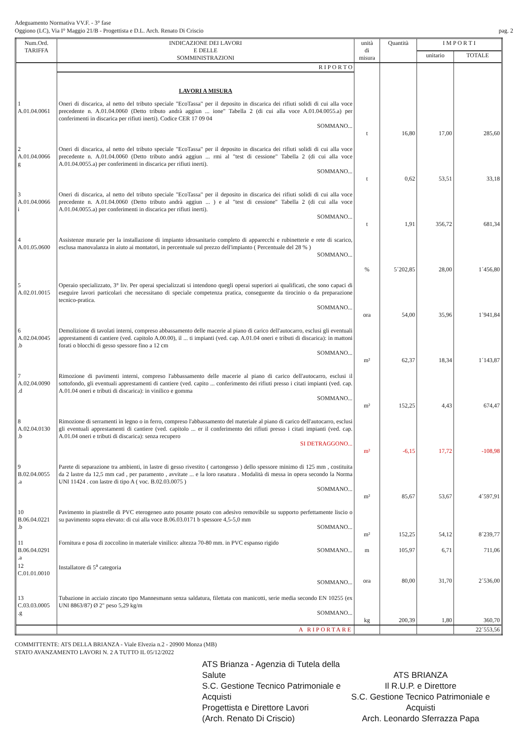Adeguamento Normativa VV.F. - 3° fase
Oggiono (LC), Via I° Maggio 21/B - Progettista e D.L. Arch. Renato Di Criscio
pag. 2
| Num.Ord. TARIFFA | INDICAZIONE DEI LAVORI E DELLE SOMMINISTRAZIONI | unità di misura | Quantità | I M P O R T I | |
| --- | --- | --- | --- | --- | --- |
| | | | | unitario | TOTALE |
| | R I P O R T O | | | | |
| | LAVORI A MISURA | | | | |
| 1 A.01.04.0061 | Oneri di discarica, al netto del tributo speciale "EcoTassa" per il deposito in discarica dei rifiuti solidi di cui alla voce precedente n. A.01.04.0060 (Detto tributo andrà aggiun ... ione" Tabella 2 (di cui alla voce A.01.04.0055.a) per conferimenti in discarica per rifiuti inerti). Codice CER 17 09 04 SOMMANO... | t | 16,80 | 17,00 | 285,60 |
| 2 A.01.04.0066 g | Oneri di discarica, al netto del tributo speciale "EcoTassa" per il deposito in discarica dei rifiuti solidi di cui alla voce precedente n. A.01.04.0060 (Detto tributo andrà aggiun ... rmi al "test di cessione" Tabella 2 (di cui alla voce A.01.04.0055.a) per conferimenti in discarica per rifiuti inerti). SOMMANO... | t | 0,62 | 53,51 | 33,18 |
| 3 A.01.04.0066 i | Oneri di discarica, al netto del tributo speciale "EcoTassa" per il deposito in discarica dei rifiuti solidi di cui alla voce precedente n. A.01.04.0060 (Detto tributo andrà aggiun ... ) e al "test di cessione" Tabella 2 (di cui alla voce A.01.04.0055.a) per conferimenti in discarica per rifiuti inerti). SOMMANO... | t | 1,91 | 356,72 | 681,34 |
| 4 A.01.05.0600 | Assistenze murarie per la installazione di impianto idrosanitario completo di apparecchi e rubinetterie e rete di scarico, esclusa manovalanza in aiuto ai montatori, in percentuale sul prezzo dell'impianto ( Percentuale del 28 % ) SOMMANO... | % | 5´202,85 | 28,00 | 1´456,80 |
| 5 A.02.01.0015 | Operaio specializzato, 3° liv. Per operai specializzati si intendono quegli operai superiori ai qualificati, che sono capaci di eseguire lavori particolari che necessitano di speciale competenza pratica, conseguente da tirocinio o da preparazione tecnico-pratica. SOMMANO... | ora | 54,00 | 35,96 | 1´941,84 |
| 6 A.02.04.0045 .b | Demolizione di tavolati interni, compreso abbassamento delle macerie al piano di carico dell'autocarro, esclusi gli eventuali apprestamenti di cantiere (ved. capitolo A.00.00), il ... ti impianti (ved. cap. A.01.04 oneri e tributi di discarica): in mattoni forati o blocchi di gesso spessore fino a 12 cm SOMMANO... | m² | 62,37 | 18,34 | 1´143,87 |
| 7 A.02.04.0090 .d | Rimozione di pavimenti interni, compreso l'abbassamento delle macerie al piano di carico dell'autocarro, esclusi il sottofondo, gli eventuali apprestamenti di cantiere (ved. capito ... conferimento dei rifiuti presso i citati impianti (ved. cap. A.01.04 oneri e tributi di discarica): in vinilico e gomma SOMMANO... | m² | 152,25 | 4,43 | 674,47 |
| 8 A.02.04.0130 .b | Rimozione di serramenti in legno o in ferro, compreso l'abbassamento del materiale al piano di carico dell'autocarro, esclusi gli eventuali apprestamenti di cantiere (ved. capitolo ... er il conferimento dei rifiuti presso i citati impianti (ved. cap. A.01.04 oneri e tributi di discarica): senza recupero SI DETRAGGONO... | m² | -6,15 | 17,72 | -108,98 |
| 9 B.02.04.0055 .a | Parete di separazione tra ambienti, in lastre di gesso rivestito ( cartongesso ) dello spessore minimo di 125 mm , costituita da 2 lastre da 12,5 mm cad , per paramento , avvitate ... e la loro rasatura . Modalità di messa in opera secondo la Norma UNI 11424 . con lastre di tipo A ( voc. B.02.03.0075 ) SOMMANO... | m² | 85,67 | 53,67 | 4´597,91 |
| 10 B.06.04.0221 .b | Pavimento in piastrelle di PVC eterogeneo auto posante posato con adesivo removibile su supporto perfettamente liscio o su pavimento sopra elevato: di cui alla voce B.06.03.0171 b spessore 4,5-5,0 mm SOMMANO... | m² | 152,25 | 54,12 | 8´239,77 |
| 11 B.06.04.0291 .a | Fornitura e posa di zoccolino in materiale vinilico: altezza 70-80 mm. in PVC espanso rigido SOMMANO... | m | 105,97 | 6,71 | 711,06 |
| 12 C.01.01.0010 | Installatore di 5<sup>a</sup> categoria SOMMANO... | ora | 80,00 | 31,70 | 2´536,00 |
| 13 C.03.03.0005 .g | Tubazione in acciaio zincato tipo Mannesmann senza saldatura, filettata con manicotti, serie media secondo EN 10255 (ex UNI 8863/87) Ø 2" peso 5,29 kg/m SOMMANO... | kg | 200,39 | 1,80 | 360,70 |
| | A RIPORTARE | | | | 22´553,56 |
COMMITTENTE: ATS DELLA BRIANZA - Viale Elvezia n.2 - 20900 Monza (MB)
STATO AVANZAMENTO LAVORI N. 2 A TUTTO IL 05/12/2022
ATS Brianza - Agenzia di Tutela della Salute
S.C. Gestione Tecnico Patrimoniale e Acquisti
Progettista e Direttore Lavori
(Arch. Renato Di Criscio)
ATS BRIANZA
Il R.U.P. e Direttore
S.C. Gestione Tecnico Patrimoniale e Acquisti
Arch. Leonardo Sferrazza Papa